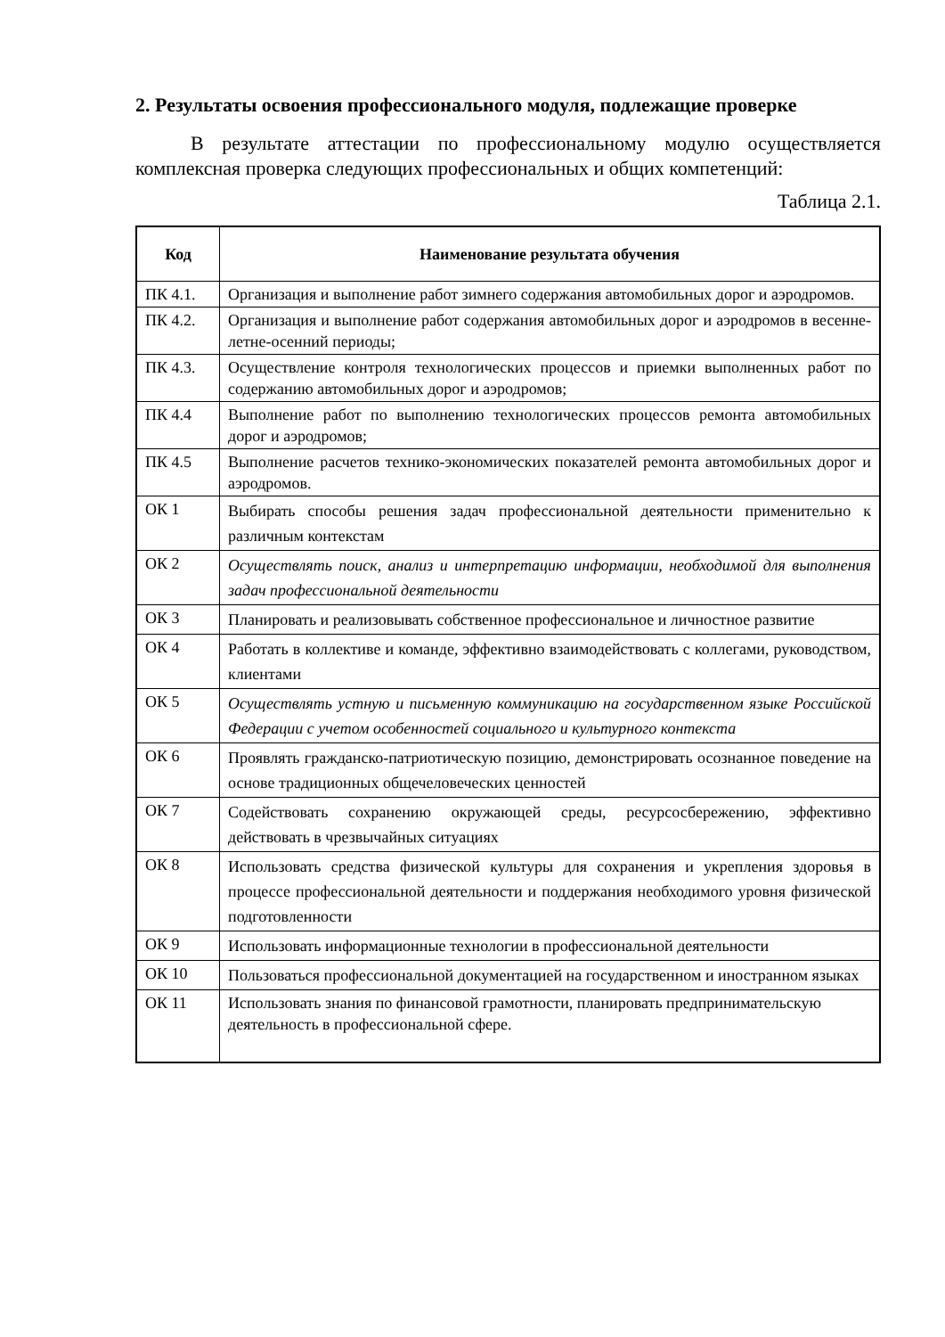2. Результаты освоения профессионального модуля, подлежащие проверке
В результате аттестации по профессиональному модулю осуществляется комплексная проверка следующих профессиональных и общих компетенций:
Таблица 2.1.
| Код | Наименование результата обучения |
| --- | --- |
| ПК 4.1. | Организация и выполнение работ зимнего содержания автомобильных дорог и аэродромов. |
| ПК 4.2. | Организация и выполнение работ содержания автомобильных дорог и аэродромов в весенне-летне-осенний периоды; |
| ПК 4.3. | Осуществление контроля технологических процессов и приемки выполненных работ по содержанию автомобильных дорог и аэродромов; |
| ПК 4.4 | Выполнение работ по выполнению технологических процессов ремонта автомобильных дорог и аэродромов; |
| ПК 4.5 | Выполнение расчетов технико-экономических показателей ремонта автомобильных дорог и аэродромов. |
| ОК 1 | Выбирать способы решения задач профессиональной деятельности применительно к различным контекстам |
| ОК 2 | Осуществлять поиск, анализ и интерпретацию информации, необходимой для выполнения задач профессиональной деятельности |
| ОК 3 | Планировать и реализовывать собственное профессиональное и личностное развитие |
| ОК 4 | Работать в коллективе и команде, эффективно взаимодействовать с коллегами, руководством, клиентами |
| ОК 5 | Осуществлять устную и письменную коммуникацию на государственном языке Российской Федерации с учетом особенностей социального и культурного контекста |
| ОК 6 | Проявлять гражданско-патриотическую позицию, демонстрировать осознанное поведение на основе традиционных общечеловеческих ценностей |
| ОК 7 | Содействовать сохранению окружающей среды, ресурсосбережению, эффективно действовать в чрезвычайных ситуациях |
| ОК 8 | Использовать средства физической культуры для сохранения и укрепления здоровья в процессе профессиональной деятельности и поддержания необходимого уровня физической подготовленности |
| ОК 9 | Использовать информационные технологии в профессиональной деятельности |
| ОК 10 | Пользоваться профессиональной документацией на государственном и иностранном языках |
| ОК 11 | Использовать знания по финансовой грамотности, планировать предпринимательскую деятельность в профессиональной сфере. |